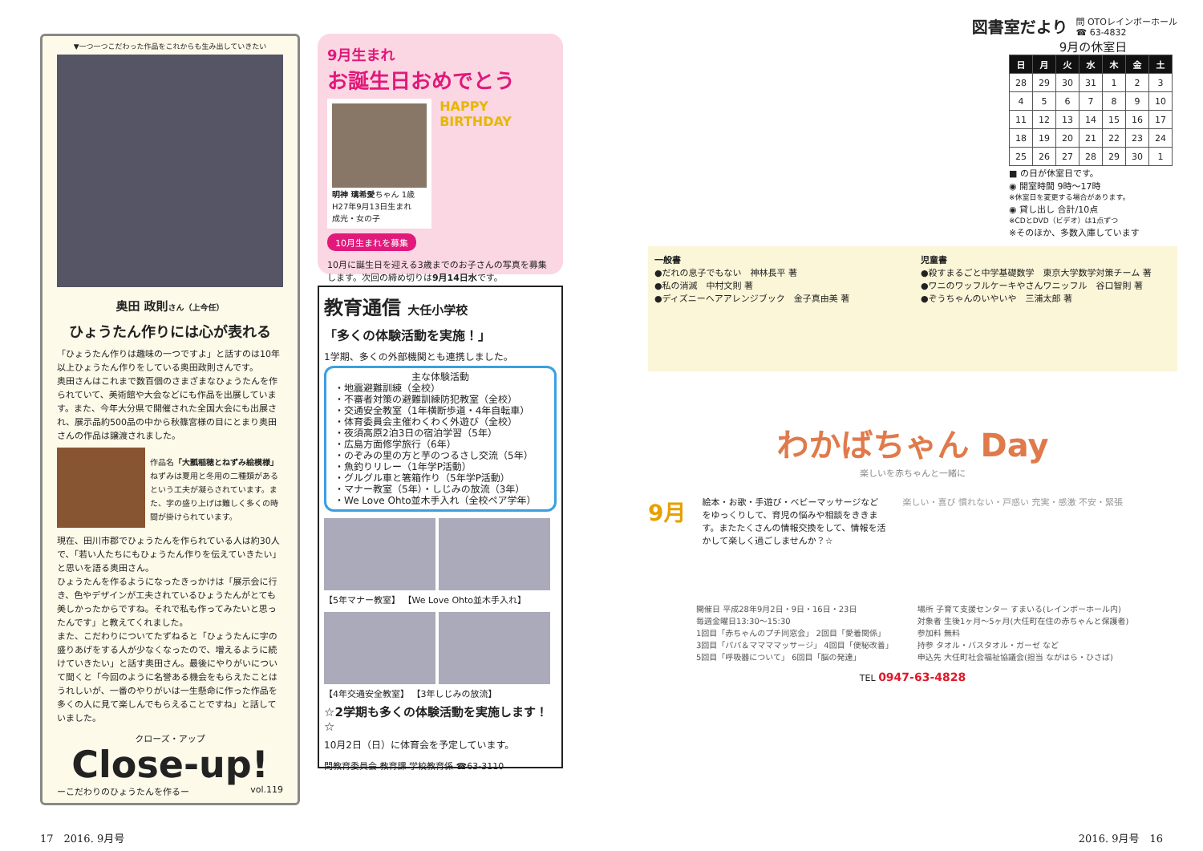▼一つ一つこだわった作品をこれからも生み出していきたい
奥田 政則さん（上今任）
ひょうたん作りには心が表れる
「ひょうたん作りは趣味の一つですよ」と話すのは10年以上ひょうたん作りをしている奥田政則さんです。
奥田さんはこれまで数百個のさまざまなひょうたんを作られていて、美術館や大会などにも作品を出展しています。また、今年大分県で開催された全国大会にも出展され、展示品約500品の中から秋篠宮様の目にとまり奥田さんの作品は譲渡されました。
作品名「大瓢稲穂とねずみ絵模様」
ねずみは夏用と冬用の二種類があるという工夫が凝らされています。また、字の盛り上げは難しく多くの時間が掛けられています。
現在、田川市郡でひょうたんを作られている人は約30人で、「若い人たちにもひょうたん作りを伝えていきたい」と思いを語る奥田さん。
ひょうたんを作るようになったきっかけは「展示会に行き、色やデザインが工夫されているひょうたんがとても美しかったからですね。それで私も作ってみたいと思ったんです」と教えてくれました。
また、こだわりについてたずねると「ひょうたんに字の盛りあげをする人が少なくなったので、増えるように続けていきたい」と話す奥田さん。最後にやりがいについて聞くと「今回のように名誉ある機会をもらえたことはうれしいが、一番のやりがいは一生懸命に作った作品を多くの人に見て楽しんでもらえることですね」と話していました。
クローズ・アップ
Close-up!
ーこだわりのひょうたんを作るー vol.119
9月生まれ
お誕生日おめでとう
明神 璃希愛ちゃん 1歳
H27年9月13日生まれ
成光・女の子
HAPPY BIRTHDAY
10月生まれを募集
10月に誕生日を迎える3歳までのお子さんの写真を募集します。次回の締め切りは9月14日水です。
教育通信 大任小学校
「多くの体験活動を実施！」
1学期、多くの外部機関とも連携しました。
主な体験活動
・地震避難訓練（全校）
・不審者対策の避難訓練防犯教室（全校）
・交通安全教室（1年横断歩道・4年自転車）
・体育委員会主催わくわく外遊び（全校）
・夜須高原2泊3日の宿泊学習（5年）
・広島方面修学旅行（6年）
・のぞみの里の方と芋のつるさし交流（5年）
・魚釣りリレー（1年学P活動）
・グルグル車と箸箱作り（5年学P活動）
・マナー教室（5年）・しじみの放流（3年）
・We Love Ohto並木手入れ（全校ペア学年）
【5年マナー教室】 【We Love Ohto並木手入れ】
【4年交通安全教室】 【3年しじみの放流】
☆2学期も多くの体験活動を実施します！☆
10月2日（日）に体育会を予定しています。
問教育委員会 教育課 学校教育係 ☎63-3110
図書室だより
問 OTOレインボーホール
☎ 63-4832
9月の休室日
| 日 | 月 | 火 | 水 | 木 | 金 | 土 |
| --- | --- | --- | --- | --- | --- | --- |
| 28 | 29 | 30 | 31 | 1 | 2 | 3 |
| 4 | 5 | 6 | 7 | 8 | 9 | 10 |
| 11 | 12 | 13 | 14 | 15 | 16 | 17 |
| 18 | 19 | 20 | 21 | 22 | 23 | 24 |
| 25 | 26 | 27 | 28 | 29 | 30 | 1 |
■ の日が休室日です。
◉ 開室時間 9時～17時
※休室日を変更する場合があります。
◉ 貸し出し 合計/10点
※CDとDVD（ビデオ）は1点ずつ
※そのほか、多数入庫しています
一般書
●だれの息子でもない　神林長平 著
●私の消滅　中村文則 著
●ディズニーヘアアレンジブック　金子真由美 著
児童書
●殺すまるごと中学基礎数学　東京大学数学対策チーム 著
●ワニのワッフルケーキやさんワニッフル　谷口智則 著
●ぞうちゃんのいやいや　三浦太郎 著
わかばちゃん Day
楽しいを赤ちゃんと一緒に
9月
絵本・お歌・手遊び・ベビーマッサージなどをゆっくりして、育児の悩みや相談をききます。またたくさんの情報交換をして、情報を活かして楽しく過ごしませんか？☆
楽しい・喜び 慣れない・戸惑い 充実・感激 不安・緊張
開催日 平成28年9月2日・9日・16日・23日
毎週金曜日13:30～15:30
1回目「赤ちゃんのプチ同窓会」 2回目「愛着関係」
3回目「パパ＆ママママッサージ」 4回目「便秘改善」
5回目「呼吸器について」 6回目「脳の発達」
場所 子育て支援センター すまいる(レインボーホール内)
対象者 生後1ヶ月～5ヶ月(大任町在住の赤ちゃんと保護者)
参加料 無料
持参 タオル・バスタオル・ガーゼ など
申込先 大任町社会福祉協議会(担当 ながはら・ひさば)
TEL 0947-63-4828
17　2016. 9月号 2016. 9月号　16